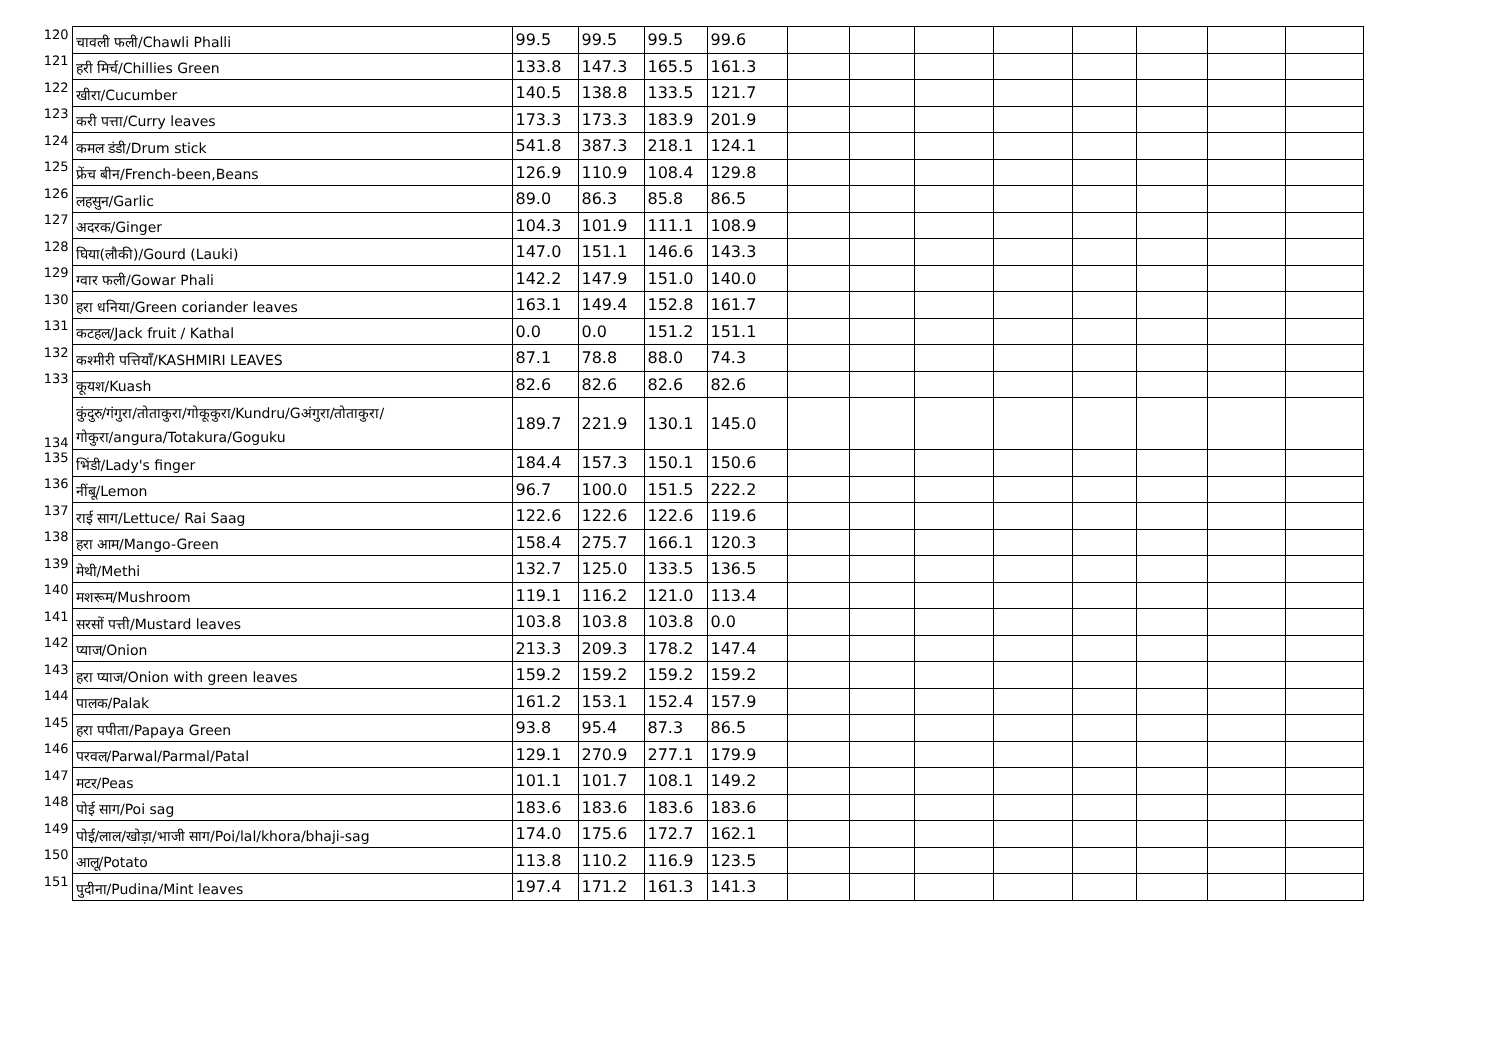| 120 | चावली फली/Chawli Phalli | 99.5 | 99.5 | 99.5 | 99.6 | | | | | | | | |
| 121 | हरी मिर्च/Chillies Green | 133.8 | 147.3 | 165.5 | 161.3 | | | | | | | | |
| 122 | खीरा/Cucumber | 140.5 | 138.8 | 133.5 | 121.7 | | | | | | | | |
| 123 | करी पत्ता/Curry leaves | 173.3 | 173.3 | 183.9 | 201.9 | | | | | | | | |
| 124 | कमल डंडी/Drum stick | 541.8 | 387.3 | 218.1 | 124.1 | | | | | | | | |
| 125 | फ्रेंच बीन/French-been,Beans | 126.9 | 110.9 | 108.4 | 129.8 | | | | | | | | |
| 126 | लहसुन/Garlic | 89.0 | 86.3 | 85.8 | 86.5 | | | | | | | | |
| 127 | अदरक/Ginger | 104.3 | 101.9 | 111.1 | 108.9 | | | | | | | | |
| 128 | घिया(लौकी)/Gourd (Lauki) | 147.0 | 151.1 | 146.6 | 143.3 | | | | | | | | |
| 129 | ग्वार फली/Gowar Phali | 142.2 | 147.9 | 151.0 | 140.0 | | | | | | | | |
| 130 | हरा धनिया/Green coriander leaves | 163.1 | 149.4 | 152.8 | 161.7 | | | | | | | | |
| 131 | कटहल/Jack fruit / Kathal | 0.0 | 0.0 | 151.2 | 151.1 | | | | | | | | |
| 132 | कश्मीरी पत्तियाँ/KASHMIRI LEAVES | 87.1 | 78.8 | 88.0 | 74.3 | | | | | | | | |
| 133 | कूयश/Kuash | 82.6 | 82.6 | 82.6 | 82.6 | | | | | | | | |
| 134 | कुंदुरु/गंगुरा/तोताकुरा/गोकूकुरा/Kundru/Gअंगुरा/तोताकुरा/गोकुरा/angura/Totakura/Goguku | 189.7 | 221.9 | 130.1 | 145.0 | | | | | | | | |
| 135 | भिंडी/Lady's finger | 184.4 | 157.3 | 150.1 | 150.6 | | | | | | | | |
| 136 | नींबू/Lemon | 96.7 | 100.0 | 151.5 | 222.2 | | | | | | | | |
| 137 | राई साग/Lettuce/ Rai Saag | 122.6 | 122.6 | 122.6 | 119.6 | | | | | | | | |
| 138 | हरा आम/Mango-Green | 158.4 | 275.7 | 166.1 | 120.3 | | | | | | | | |
| 139 | मेथी/Methi | 132.7 | 125.0 | 133.5 | 136.5 | | | | | | | | |
| 140 | मशरूम/Mushroom | 119.1 | 116.2 | 121.0 | 113.4 | | | | | | | | |
| 141 | सरसों पत्ती/Mustard leaves | 103.8 | 103.8 | 103.8 | 0.0 | | | | | | | | |
| 142 | प्याज/Onion | 213.3 | 209.3 | 178.2 | 147.4 | | | | | | | | |
| 143 | हरा प्याज/Onion with green leaves | 159.2 | 159.2 | 159.2 | 159.2 | | | | | | | | |
| 144 | पालक/Palak | 161.2 | 153.1 | 152.4 | 157.9 | | | | | | | | |
| 145 | हरा पपीता/Papaya Green | 93.8 | 95.4 | 87.3 | 86.5 | | | | | | | | |
| 146 | परवल/Parwal/Parmal/Patal | 129.1 | 270.9 | 277.1 | 179.9 | | | | | | | | |
| 147 | मटर/Peas | 101.1 | 101.7 | 108.1 | 149.2 | | | | | | | | |
| 148 | पोई साग/Poi sag | 183.6 | 183.6 | 183.6 | 183.6 | | | | | | | | |
| 149 | पोई/लाल/खोड़ा/भाजी साग/Poi/lal/khora/bhaji-sag | 174.0 | 175.6 | 172.7 | 162.1 | | | | | | | | |
| 150 | आलू/Potato | 113.8 | 110.2 | 116.9 | 123.5 | | | | | | | | |
| 151 | पुदीना/Pudina/Mint leaves | 197.4 | 171.2 | 161.3 | 141.3 | | | | | | | | |